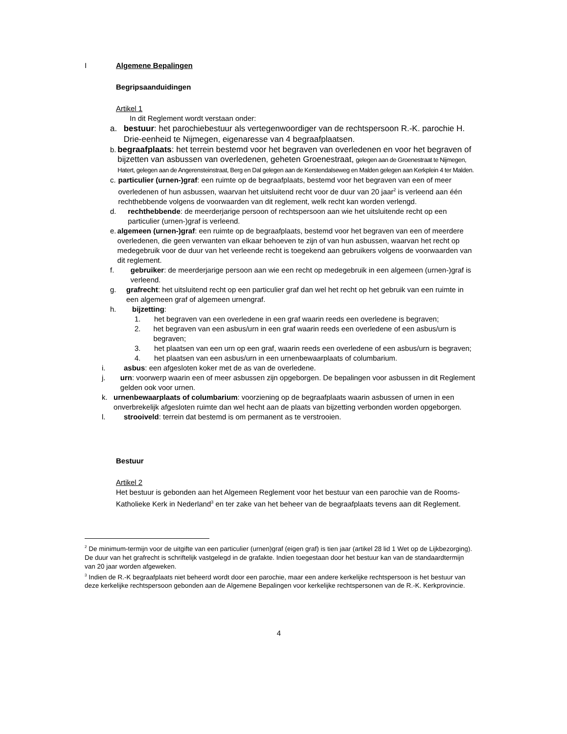I Algemene Bepalingen
Begripsaanduidingen
Artikel 1
In dit Reglement wordt verstaan onder:
a. bestuur: het parochiebestuur als vertegenwoordiger van de rechtspersoon R.-K. parochie H. Drie-eenheid te Nijmegen, eigenaresse van 4 begraafplaatsen.
b. begraafplaats: het terrein bestemd voor het begraven van overledenen en voor het begraven of bijzetten van asbussen van overledenen, geheten Groenestraat, gelegen aan de Groenestraat te Nijmegen, Hatert, gelegen aan de Angerensteinstraat, Berg en Dal gelegen aan de Kerstendalseweg en Malden gelegen aan Kerkplein 4 ter Malden.
c. particulier (urnen-)graf: een ruimte op de begraafplaats, bestemd voor het begraven van een of meer overledenen of hun asbussen, waarvan het uitsluitend recht voor de duur van 20 jaar<sup>2</sup> is verleend aan één rechthebbende volgens de voorwaarden van dit reglement, welk recht kan worden verlengd.
d. rechthebbende: de meerderjarige persoon of rechtspersoon aan wie het uitsluitende recht op een particulier (urnen-)graf is verleend.
e. algemeen (urnen-)graf: een ruimte op de begraafplaats, bestemd voor het begraven van een of meerdere overledenen, die geen verwanten van elkaar behoeven te zijn of van hun asbussen, waarvan het recht op medegebruik voor de duur van het verleende recht is toegekend aan gebruikers volgens de voorwaarden van dit reglement.
f. gebruiker: de meerderjarige persoon aan wie een recht op medegebruik in een algemeen (urnen-)graf is verleend.
g. grafrecht: het uitsluitend recht op een particulier graf dan wel het recht op het gebruik van een ruimte in een algemeen graf of algemeen urnengraf.
h. bijzetting:
1. het begraven van een overledene in een graf waarin reeds een overledene is begraven;
2. het begraven van een asbus/urn in een graf waarin reeds een overledene of een asbus/urn is begraven;
3. het plaatsen van een urn op een graf, waarin reeds een overledene of een asbus/urn is begraven;
4. het plaatsen van een asbus/urn in een urnenbewaarplaats of columbarium.
i. asbus: een afgesloten koker met de as van de overledene.
j. urn: voorwerp waarin een of meer asbussen zijn opgeborgen. De bepalingen voor asbussen in dit Reglement gelden ook voor urnen.
k. urnenbewaarplaats of columbarium: voorziening op de begraafplaats waarin asbussen of urnen in een onverbrekelijk afgesloten ruimte dan wel hecht aan de plaats van bijzetting verbonden worden opgeborgen.
l. strooiveld: terrein dat bestemd is om permanent as te verstrooien.
Bestuur
Artikel 2
Het bestuur is gebonden aan het Algemeen Reglement voor het bestuur van een parochie van de Rooms-Katholieke Kerk in Nederland<sup>3</sup> en ter zake van het beheer van de begraafplaats tevens aan dit Reglement.
<sup>2</sup> De minimum-termijn voor de uitgifte van een particulier (urnen)graf (eigen graf) is tien jaar (artikel 28 lid 1 Wet op de Lijkbezorging). De duur van het grafrecht is schriftelijk vastgelegd in de grafakte. Indien toegestaan door het bestuur kan van de standaardtermijn van 20 jaar worden afgeweken.
<sup>3</sup> Indien de R.-K begraafplaats niet beheerd wordt door een parochie, maar een andere kerkelijke rechtspersoon is het bestuur van deze kerkelijke rechtspersoon gebonden aan de Algemene Bepalingen voor kerkelijke rechtspersonen van de R.-K. Kerkprovincie.
4